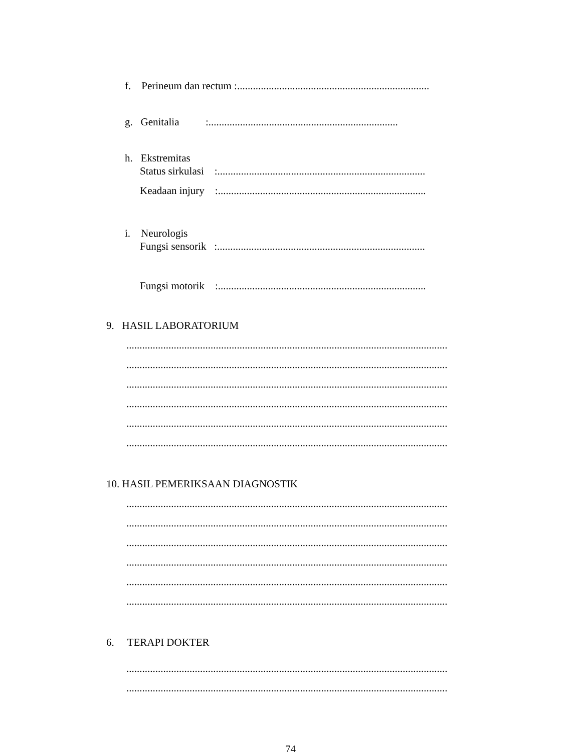f. Perineum dan rectum :.........................................................................
g. Genitalia :........................................................................
h. Ekstremitas
Status sirkulasi :...............................................................................
Keadaan injury :...............................................................................
i. Neurologis
Fungsi sensorik :...............................................................................
Fungsi motorik :...............................................................................
9. HASIL LABORATORIUM
..........................................................................................................................
..........................................................................................................................
..........................................................................................................................
..........................................................................................................................
..........................................................................................................................
..........................................................................................................................
10. HASIL PEMERIKSAAN DIAGNOSTIK
..........................................................................................................................
..........................................................................................................................
..........................................................................................................................
..........................................................................................................................
..........................................................................................................................
..........................................................................................................................
6. TERAPI DOKTER
..........................................................................................................................
..........................................................................................................................
74